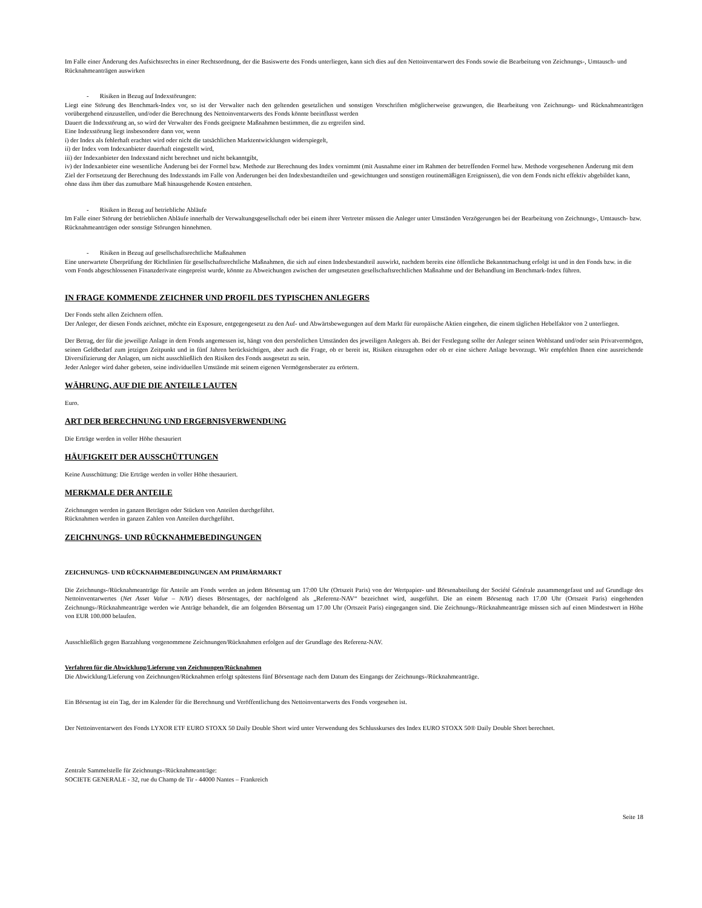Im Falle einer Änderung des Aufsichtsrechts in einer Rechtsordnung, der die Basiswerte des Fonds unterliegen, kann sich dies auf den Nettoinventarwert des Fonds sowie die Bearbeitung von Zeichnungs-, Umtausch- und Rücknahmeanträgen auswirken
- Risiken in Bezug auf Indexstörungen:
Liegt eine Störung des Benchmark-Index vor, so ist der Verwalter nach den geltenden gesetzlichen und sonstigen Vorschriften möglicherweise gezwungen, die Bearbeitung von Zeichnungs- und Rücknahmeanträgen vorübergehend einzustellen, und/oder die Berechnung des Nettoinventarwerts des Fonds könnte beeinflusst werden
Dauert die Indexstörung an, so wird der Verwalter des Fonds geeignete Maßnahmen bestimmen, die zu ergreifen sind.
Eine Indexstörung liegt insbesondere dann vor, wenn
i) der Index als fehlerhaft erachtet wird oder nicht die tatsächlichen Marktentwicklungen widerspiegelt,
ii) der Index vom Indexanbieter dauerhaft eingestellt wird,
iii) der Indexanbieter den Indexstand nicht berechnet und nicht bekanntgibt,
iv) der Indexanbieter eine wesentliche Änderung bei der Formel bzw. Methode zur Berechnung des Index vornimmt (mit Ausnahme einer im Rahmen der betreffenden Formel bzw. Methode vorgesehenen Änderung mit dem Ziel der Fortsetzung der Berechnung des Indexstands im Falle von Änderungen bei den Indexbestandteilen und -gewichtungen und sonstigen routinemäßigen Ereignissen), die von dem Fonds nicht effektiv abgebildet kann, ohne dass ihm über das zumutbare Maß hinausgehende Kosten entstehen.
- Risiken in Bezug auf betriebliche Abläufe
Im Falle einer Störung der betrieblichen Abläufe innerhalb der Verwaltungsgesellschaft oder bei einem ihrer Vertreter müssen die Anleger unter Umständen Verzögerungen bei der Bearbeitung von Zeichnungs-, Umtausch- bzw. Rücknahmeanträgen oder sonstige Störungen hinnehmen.
- Risiken in Bezug auf gesellschaftsrechtliche Maßnahmen
Eine unerwartete Überprüfung der Richtlinien für gesellschaftsrechtliche Maßnahmen, die sich auf einen Indexbestandteil auswirkt, nachdem bereits eine öffentliche Bekanntmachung erfolgt ist und in den Fonds bzw. in die vom Fonds abgeschlossenen Finanzderivate eingepreist wurde, könnte zu Abweichungen zwischen der umgesetzten gesellschaftsrechtlichen Maßnahme und der Behandlung im Benchmark-Index führen.
IN FRAGE KOMMENDE ZEICHNER UND PROFIL DES TYPISCHEN ANLEGERS
Der Fonds steht allen Zeichnern offen.
Der Anleger, der diesen Fonds zeichnet, möchte ein Exposure, entgegengesetzt zu den Auf- und Abwärtsbewegungen auf dem Markt für europäische Aktien eingehen, die einem täglichen Hebelfaktor von 2 unterliegen.
Der Betrag, der für die jeweilige Anlage in dem Fonds angemessen ist, hängt von den persönlichen Umständen des jeweiligen Anlegers ab. Bei der Festlegung sollte der Anleger seinen Wohlstand und/oder sein Privatvermögen, seinen Geldbedarf zum jetzigen Zeitpunkt und in fünf Jahren berücksichtigen, aber auch die Frage, ob er bereit ist, Risiken einzugehen oder ob er eine sichere Anlage bevorzugt. Wir empfehlen Ihnen eine ausreichende Diversifizierung der Anlagen, um nicht ausschließlich den Risiken des Fonds ausgesetzt zu sein.
Jeder Anleger wird daher gebeten, seine individuellen Umstände mit seinem eigenen Vermögensberater zu erörtern.
WÄHRUNG, AUF DIE DIE ANTEILE LAUTEN
Euro.
ART DER BERECHNUNG UND ERGEBNISVERWENDUNG
Die Erträge werden in voller Höhe thesauriert
HÄUFIGKEIT DER AUSSCHÜTTUNGEN
Keine Ausschüttung: Die Erträge werden in voller Höhe thesauriert.
MERKMALE DER ANTEILE
Zeichnungen werden in ganzen Beträgen oder Stücken von Anteilen durchgeführt.
Rücknahmen werden in ganzen Zahlen von Anteilen durchgeführt.
ZEICHNUNGS- UND RÜCKNAHMEBEDINGUNGEN
ZEICHNUNGS- UND RÜCKNAHMEBEDINGUNGEN AM PRIMÄRMARKT
Die Zeichnungs-/Rücknahmeanträge für Anteile am Fonds werden an jedem Börsentag um 17:00 Uhr (Ortszeit Paris) von der Wertpapier- und Börsenabteilung der Société Générale zusammengefasst und auf Grundlage des Nettoinventarwertes (Net Asset Value – NAV) dieses Börsentages, der nachfolgend als „Referenz-NAV“ bezeichnet wird, ausgeführt. Die an einem Börsentag nach 17.00 Uhr (Ortszeit Paris) eingehenden Zeichnungs-/Rücknahmeanträge werden wie Anträge behandelt, die am folgenden Börsentag um 17.00 Uhr (Ortszeit Paris) eingegangen sind. Die Zeichnungs-/Rücknahmeanträge müssen sich auf einen Mindestwert in Höhe von EUR 100.000 belaufen.
Ausschließlich gegen Barzahlung vorgenommene Zeichnungen/Rücknahmen erfolgen auf der Grundlage des Referenz-NAV.
Verfahren für die Abwicklung/Lieferung von Zeichnungen/Rücknahmen
Die Abwicklung/Lieferung von Zeichnungen/Rücknahmen erfolgt spätestens fünf Börsentage nach dem Datum des Eingangs der Zeichnungs-/Rücknahmeanträge.
Ein Börsentag ist ein Tag, der im Kalender für die Berechnung und Veröffentlichung des Nettoinventarwerts des Fonds vorgesehen ist.
Der Nettoinventarwert des Fonds LYXOR ETF EURO STOXX 50 Daily Double Short wird unter Verwendung des Schlusskurses des Index EURO STOXX 50® Daily Double Short berechnet.
Zentrale Sammelstelle für Zeichnungs-/Rücknahmeanträge:
SOCIETE GENERALE - 32, rue du Champ de Tir - 44000 Nantes – Frankreich
Seite 18